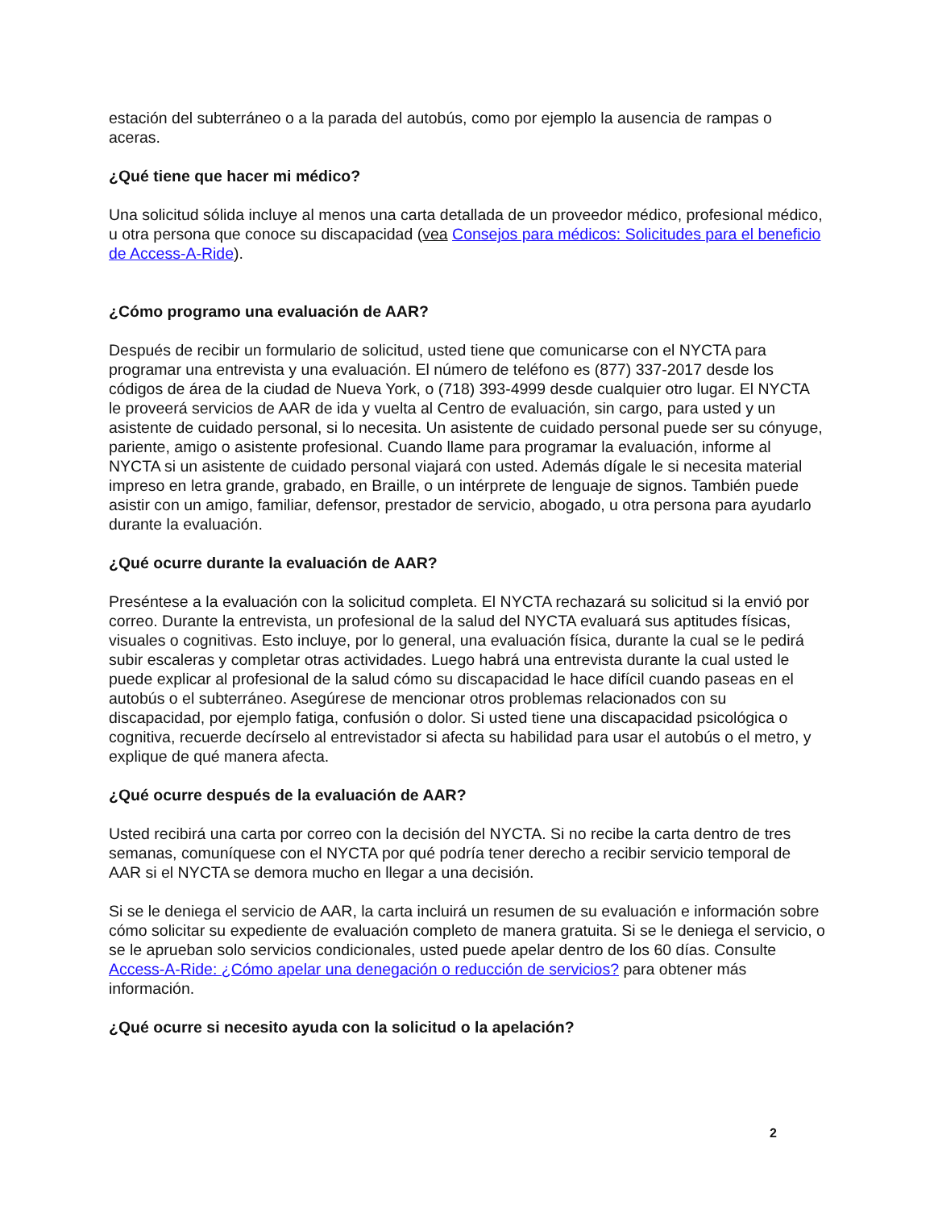estación del subterráneo o a la parada del autobús, como por ejemplo la ausencia de rampas o aceras.
¿Qué tiene que hacer mi médico?
Una solicitud sólida incluye al menos una carta detallada de un proveedor médico, profesional médico, u otra persona que conoce su discapacidad (vea Consejos para médicos: Solicitudes para el beneficio de Access-A-Ride).
¿Cómo programo una evaluación de AAR?
Después de recibir un formulario de solicitud, usted tiene que comunicarse con el NYCTA para programar una entrevista y una evaluación. El número de teléfono es (877) 337-2017 desde los códigos de área de la ciudad de Nueva York, o (718) 393-4999 desde cualquier otro lugar. El NYCTA le proveerá servicios de AAR de ida y vuelta al Centro de evaluación, sin cargo, para usted y un asistente de cuidado personal, si lo necesita. Un asistente de cuidado personal puede ser su cónyuge, pariente, amigo o asistente profesional. Cuando llame para programar la evaluación, informe al NYCTA si un asistente de cuidado personal viajará con usted. Además dígale le si necesita material impreso en letra grande, grabado, en Braille, o un intérprete de lenguaje de signos. También puede asistir con un amigo, familiar, defensor, prestador de servicio, abogado, u otra persona para ayudarlo durante la evaluación.
¿Qué ocurre durante la evaluación de AAR?
Preséntese a la evaluación con la solicitud completa. El NYCTA rechazará su solicitud si la envió por correo. Durante la entrevista, un profesional de la salud del NYCTA evaluará sus aptitudes físicas, visuales o cognitivas. Esto incluye, por lo general, una evaluación física, durante la cual se le pedirá subir escaleras y completar otras actividades. Luego habrá una entrevista durante la cual usted le puede explicar al profesional de la salud cómo su discapacidad le hace difícil cuando paseas en el autobús o el subterráneo. Asegúrese de mencionar otros problemas relacionados con su discapacidad, por ejemplo fatiga, confusión o dolor. Si usted tiene una discapacidad psicológica o cognitiva, recuerde decírselo al entrevistador si afecta su habilidad para usar el autobús o el metro, y explique de qué manera afecta.
¿Qué ocurre después de la evaluación de AAR?
Usted recibirá una carta por correo con la decisión del NYCTA. Si no recibe la carta dentro de tres semanas, comuníquese con el NYCTA por qué podría tener derecho a recibir servicio temporal de AAR si el NYCTA se demora mucho en llegar a una decisión.
Si se le deniega el servicio de AAR, la carta incluirá un resumen de su evaluación e información sobre cómo solicitar su expediente de evaluación completo de manera gratuita. Si se le deniega el servicio, o se le aprueban solo servicios condicionales, usted puede apelar dentro de los 60 días. Consulte Access-A-Ride: ¿Cómo apelar una denegación o reducción de servicios? para obtener más información.
¿Qué ocurre si necesito ayuda con la solicitud o la apelación?
2